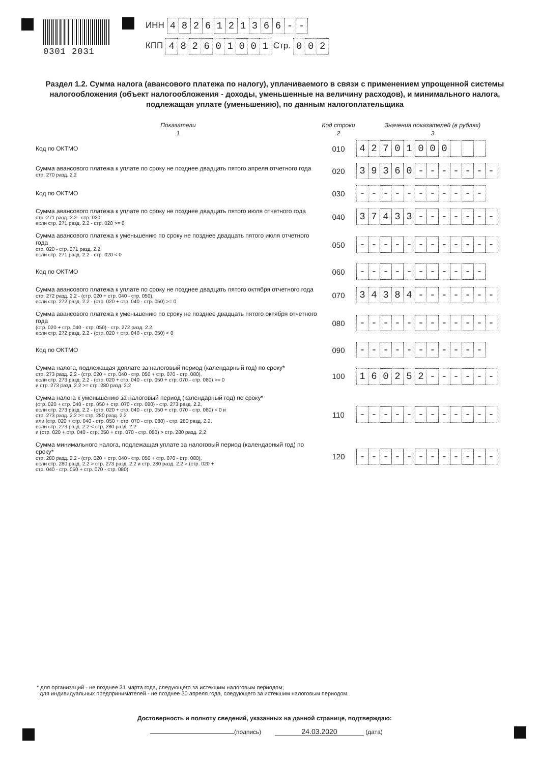0301 2031
ИНН 4826121366 - -
КПП 482601001 Стр. 0 0 2
Раздел 1.2. Сумма налога (авансового платежа по налогу), уплачиваемого в связи с применением упрощенной системы налогообложения (объект налогообложения - доходы, уменьшенные на величину расходов), и минимального налога, подлежащая уплате (уменьшению), по данным налогоплательщика
| Показатели | Код строки | Значения показателей (в рублях) |
| --- | --- | --- |
| 1 | 2 | 3 |
| Код по ОКТМО | 010 | 4 2 7 0 1 0 0 0 |
| Сумма авансового платежа к уплате по сроку не позднее двадцать пятого апреля отчетного года стр. 270 разд. 2.2 | 020 | 3 9 3 6 0 - - - - - - - |
| Код по ОКТМО | 030 | - - - - - - - - - - - |
| Сумма авансового платежа к уплате по сроку не позднее двадцать пятого июля отчетного года стр. 271 разд. 2.2 - стр. 020, если стр. 271 разд. 2.2 - стр. 020 >= 0 | 040 | 3 7 4 3 3 - - - - - - - |
| Сумма авансового платежа к уменьшению по сроку не позднее двадцать пятого июля отчетного года стр. 020 - стр. 271 разд. 2.2, если стр. 271 разд. 2.2 - стр. 020 < 0 | 050 | - - - - - - - - - - - - |
| Код по ОКТМО | 060 | - - - - - - - - - - - |
| Сумма авансового платежа к уплате по сроку не позднее двадцать пятого октября отчетного года стр. 272 разд. 2.2 - (стр. 020 + стр. 040 - стр. 050), если стр. 272 разд. 2.2 - (стр. 020 + стр. 040 - стр. 050) >= 0 | 070 | 3 4 3 8 4 - - - - - - - |
| Сумма авансового платежа к уменьшению по сроку не позднее двадцать пятого октября отчетного года (стр. 020 + стр. 040 - стр. 050) - стр. 272 разд. 2.2, если стр. 272 разд. 2.2 - (стр. 020 + стр. 040 - стр. 050) < 0 | 080 | - - - - - - - - - - - - |
| Код по ОКТМО | 090 | - - - - - - - - - - - |
| Сумма налога, подлежащая доплате за налоговый период (календарный год) по сроку* стр. 273 разд. 2.2 - (стр. 020 + стр. 040 - стр. 050 + стр. 070 - стр. 080), если стр. 273 разд. 2.2 - (стр. 020 + стр. 040 - стр. 050 + стр. 070 - стр. 080) >= 0 и стр. 273 разд. 2.2 >= стр. 280 разд. 2.2 | 100 | 1 6 0 2 5 2 - - - - - - |
| Сумма налога к уменьшению за налоговый период (календарный год) по сроку* (стр. 020 + стр. 040 - стр. 050 + стр. 070 - стр. 080) - стр. 273 разд. 2.2, если стр. 273 разд. 2.2 - (стр. 020 + стр. 040 - стр. 050 + стр. 070 - стр. 080) < 0 и стр. 273 разд. 2.2 >= стр. 280 разд. 2.2 или (стр. 020 + стр. 040 - стр. 050 + стр. 070 - стр. 080) - стр. 280 разд. 2.2, если стр. 273 разд. 2.2 < стр. 280 разд. 2.2 и (стр. 020 + стр. 040 - стр. 050 + стр. 070 - стр. 080) > стр. 280 разд. 2.2 | 110 | - - - - - - - - - - - - |
| Сумма минимального налога, подлежащая уплате за налоговый период (календарный год) по сроку* стр. 280 разд. 2.2 - (стр. 020 + стр. 040 - стр. 050 + стр. 070 - стр. 080), если стр. 280 разд. 2.2 > стр. 273 разд. 2.2 и стр. 280 разд. 2.2 > (стр. 020 + стр. 040 - стр. 050 + стр. 070 - стр. 080) | 120 | - - - - - - - - - - - - |
* для организаций - не позднее 31 марта года, следующего за истекшим налоговым периодом;
для индивидуальных предпринимателей - не позднее 30 апреля года, следующего за истекшим налоговым периодом.
Достоверность и полноту сведений, указанных на данной странице, подтверждаю:
(подпись) 24.03.2020 (дата)